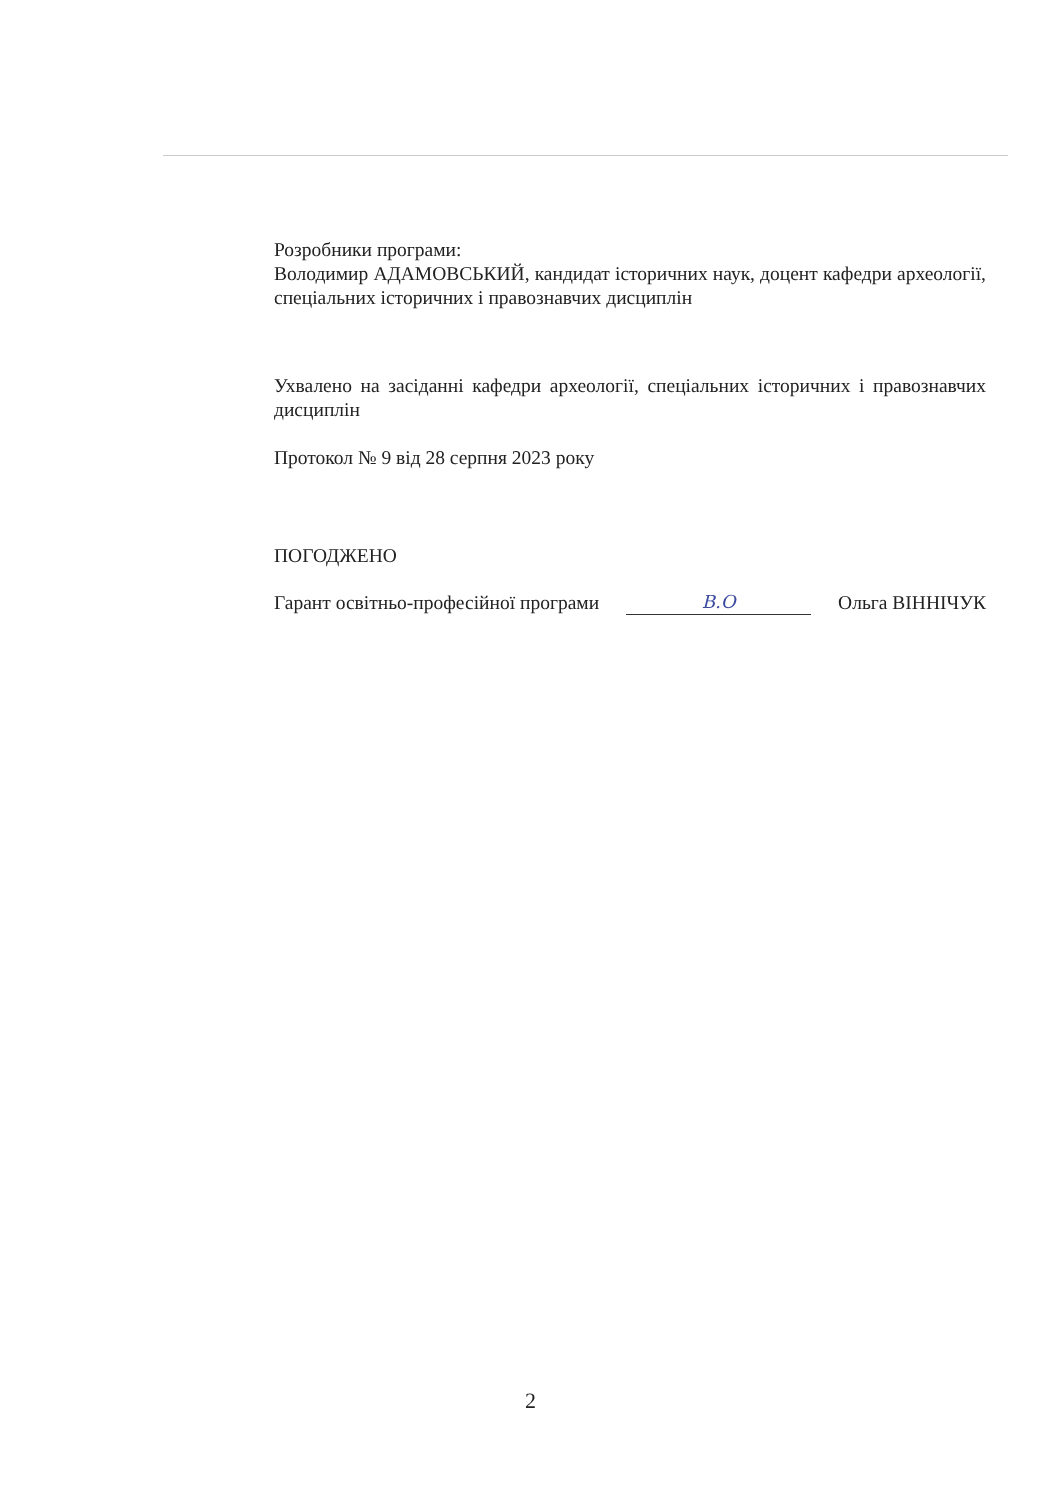Розробники програми:
Володимир АДАМОВСЬКИЙ, кандидат історичних наук, доцент кафедри археології, спеціальних історичних і правознавчих дисциплін
Ухвалено на засіданні кафедри археології, спеціальних історичних і правознавчих дисциплін
Протокол № 9 від 28 серпня 2023 року
ПОГОДЖЕНО
Гарант освітньо-професійної програми В.О Ольга ВІННІЧУК
2